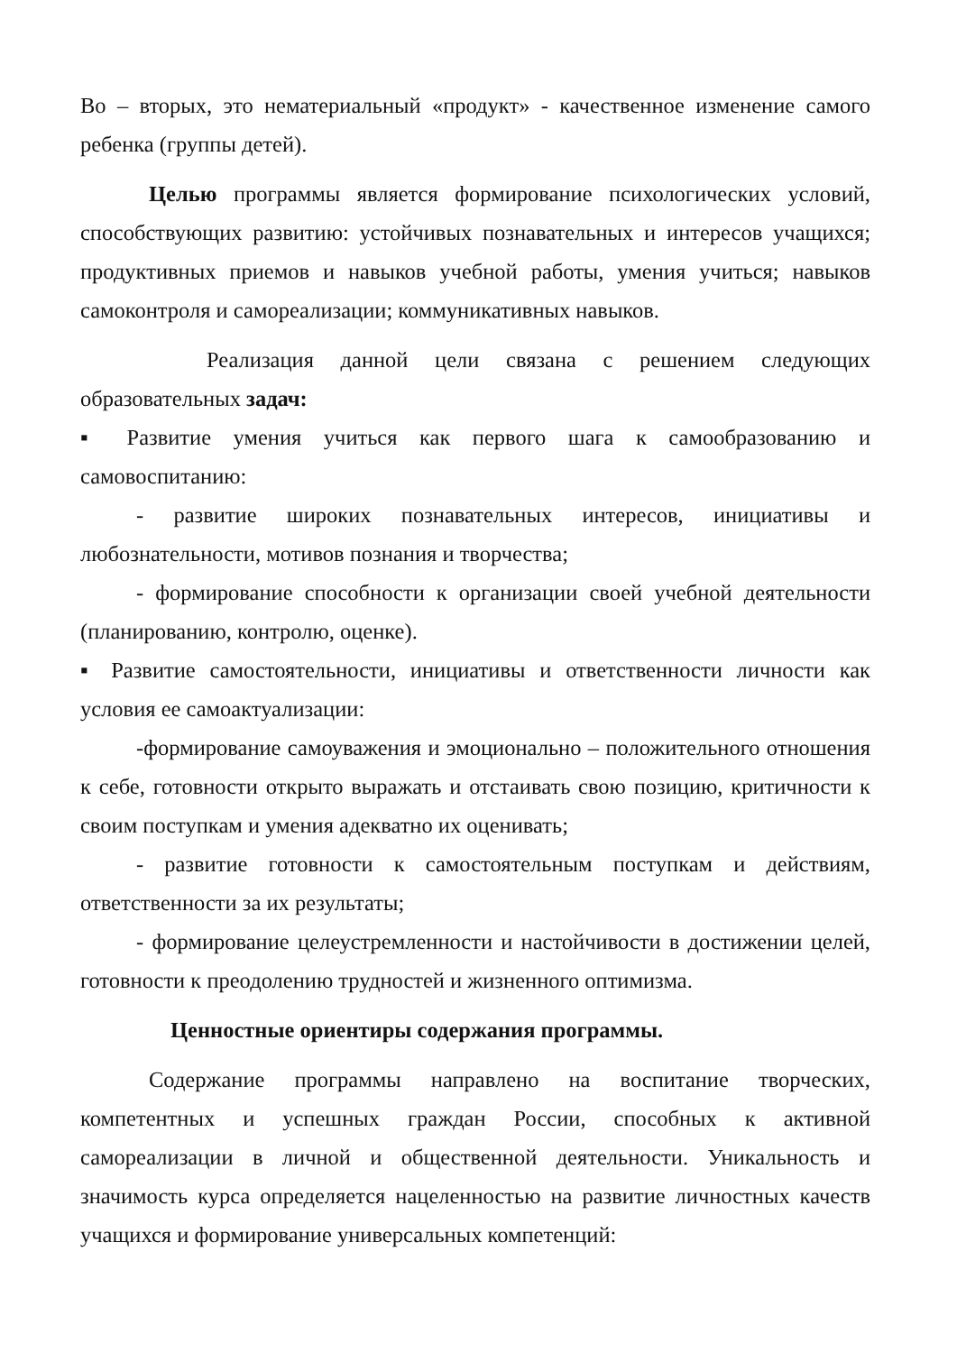Во – вторых, это нематериальный «продукт» - качественное изменение самого ребенка (группы детей).
Целью программы является формирование психологических условий, способствующих развитию: устойчивых познавательных и интересов учащихся; продуктивных приемов и навыков учебной работы, умения учиться; навыков самоконтроля и самореализации; коммуникативных навыков.
Реализация данной цели связана с решением следующих образовательных задач:
▪ Развитие умения учиться как первого шага к самообразованию и самовоспитанию:
- развитие широких познавательных интересов, инициативы и любознательности, мотивов познания и творчества;
- формирование способности к организации своей учебной деятельности (планированию, контролю, оценке).
▪ Развитие самостоятельности, инициативы и ответственности личности как условия ее самоактуализации:
-формирование самоуважения и эмоционально – положительного отношения к себе, готовности открыто выражать и отстаивать свою позицию, критичности к своим поступкам и умения адекватно их оценивать;
- развитие готовности к самостоятельным поступкам и действиям, ответственности за их результаты;
- формирование целеустремленности и настойчивости в достижении целей, готовности к преодолению трудностей и жизненного оптимизма.
Ценностные ориентиры содержания программы.
Содержание программы направлено на воспитание творческих, компетентных и успешных граждан России, способных к активной самореализации в личной и общественной деятельности. Уникальность и значимость курса определяется нацеленностью на развитие личностных качеств учащихся и формирование универсальных компетенций: